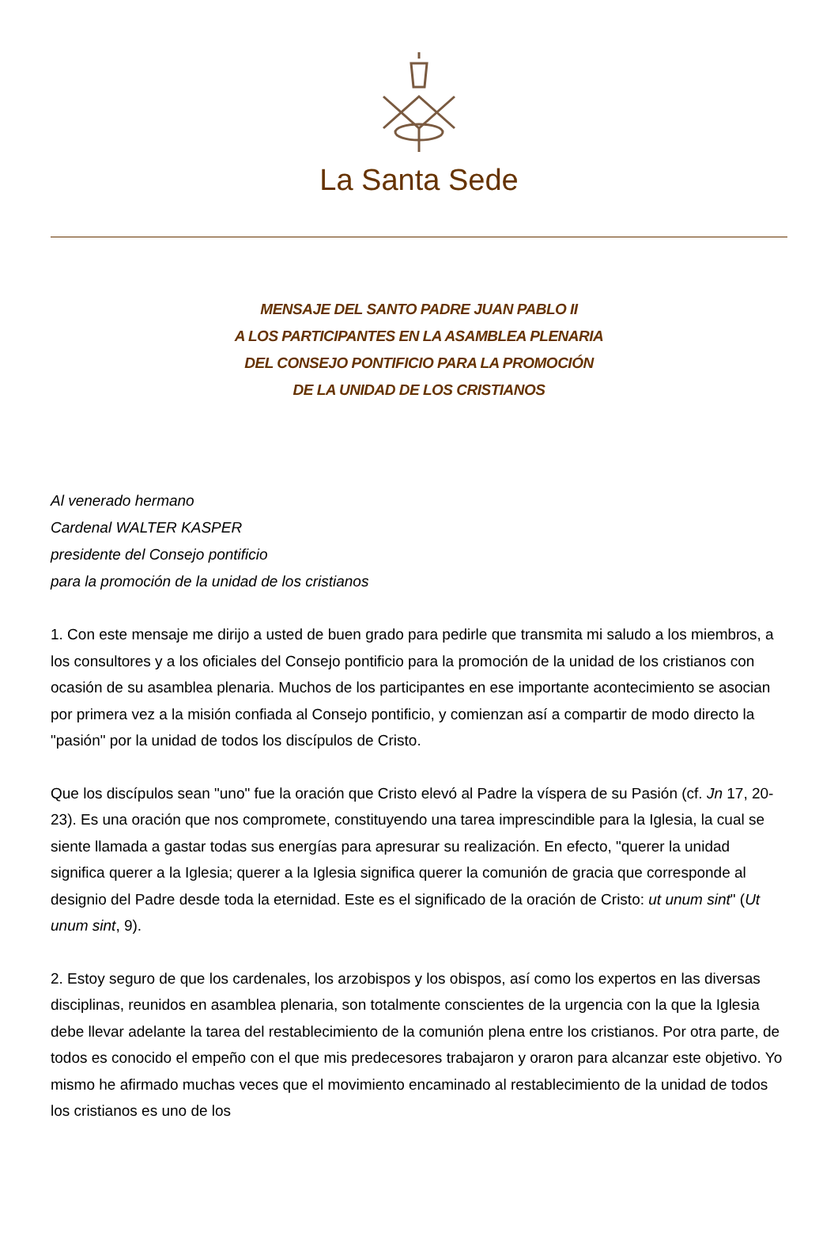La Santa Sede
MENSAJE DEL SANTO PADRE JUAN PABLO II
A LOS PARTICIPANTES EN LA ASAMBLEA PLENARIA
DEL CONSEJO PONTIFICIO PARA LA PROMOCIÓN
DE LA UNIDAD DE LOS CRISTIANOS
Al venerado hermano
Cardenal WALTER KASPER
presidente del Consejo pontificio
para la promoción de la unidad de los cristianos
1. Con este mensaje me dirijo a usted de buen grado para pedirle que transmita mi saludo a los miembros, a los consultores y a los oficiales del Consejo pontificio para la promoción de la unidad de los cristianos con ocasión de su asamblea plenaria. Muchos de los participantes en ese importante acontecimiento se asocian por primera vez a la misión confiada al Consejo pontificio, y comienzan así a compartir de modo directo la "pasión" por la unidad de todos los discípulos de Cristo.
Que los discípulos sean "uno" fue la oración que Cristo elevó al Padre la víspera de su Pasión (cf. Jn 17, 20-23). Es una oración que nos compromete, constituyendo una tarea imprescindible para la Iglesia, la cual se siente llamada a gastar todas sus energías para apresurar su realización. En efecto, "querer la unidad significa querer a la Iglesia; querer a la Iglesia significa querer la comunión de gracia que corresponde al designio del Padre desde toda la eternidad. Este es el significado de la oración de Cristo: ut unum sint" (Ut unum sint, 9).
2. Estoy seguro de que los cardenales, los arzobispos y los obispos, así como los expertos en las diversas disciplinas, reunidos en asamblea plenaria, son totalmente conscientes de la urgencia con la que la Iglesia debe llevar adelante la tarea del restablecimiento de la comunión plena entre los cristianos. Por otra parte, de todos es conocido el empeño con el que mis predecesores trabajaron y oraron para alcanzar este objetivo. Yo mismo he afirmado muchas veces que el movimiento encaminado al restablecimiento de la unidad de todos los cristianos es uno de los